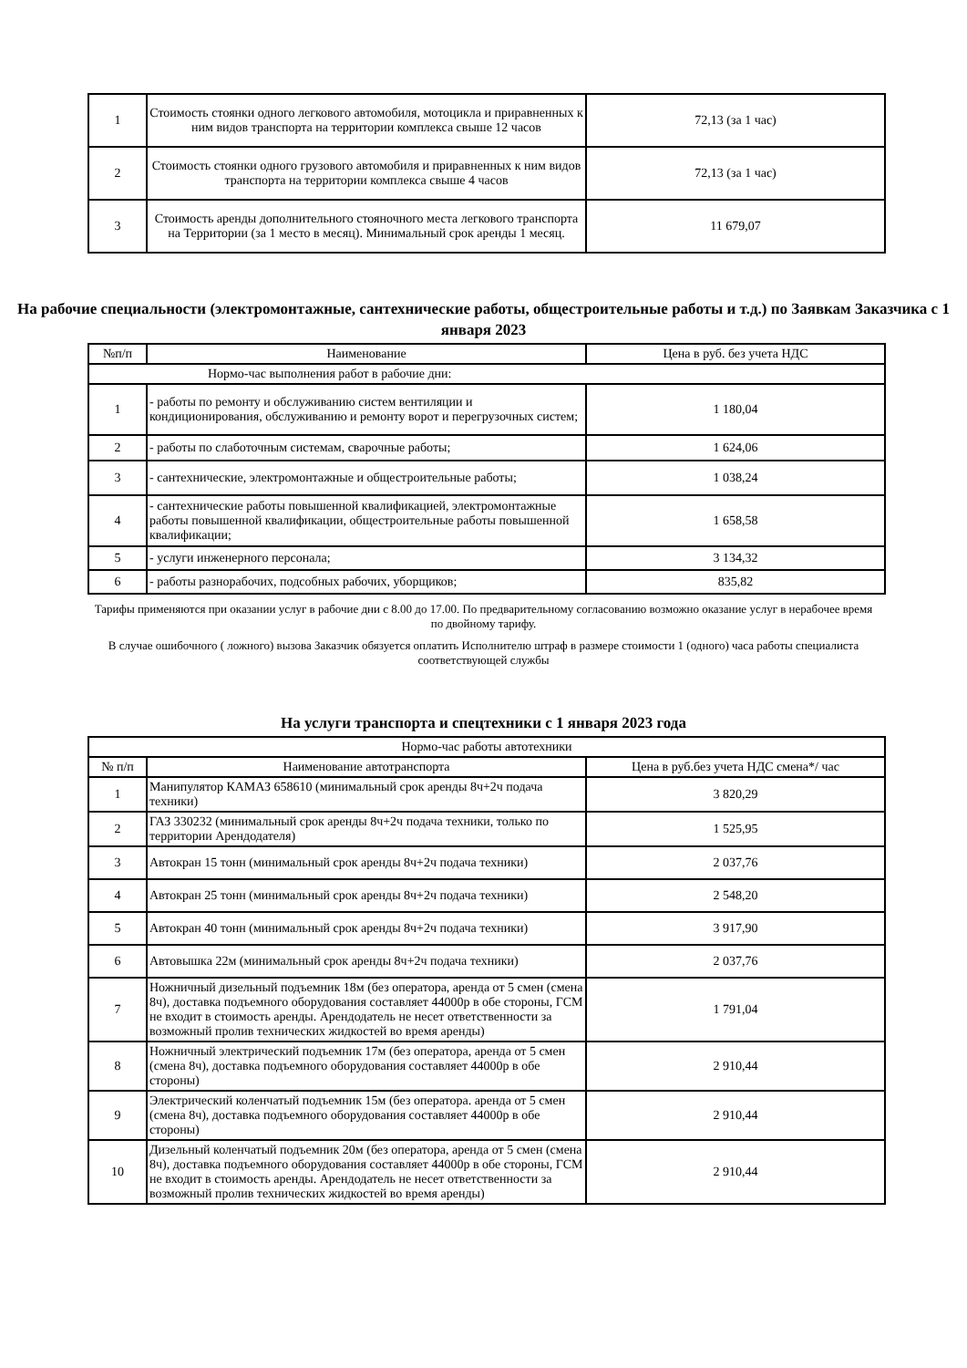| 1 | Стоимость стоянки одного легкового автомобиля, мотоцикла и приравненных к ним видов транспорта на территории комплекса свыше 12 часов | 72,13 (за 1 час) |
| 2 | Стоимость стоянки одного грузового автомобиля и приравненных к ним видов транспорта на территории комплекса свыше 4 часов | 72,13 (за 1 час) |
| 3 | Стоимость аренды дополнительного стояночного места легкового транспорта на Территории (за 1 место в месяц). Минимальный срок аренды 1 месяц. | 11 679,07 |
На рабочие специальности (электромонтажные, сантехнические работы, общестроительные работы и т.д.) по Заявкам Заказчика с 1 января 2023
| №п/п | Наименование | Цена в руб. без учета НДС |
| --- | --- | --- |
| Нормо-час выполнения работ в рабочие дни: | | |
| 1 | - работы по ремонту и обслуживанию систем вентиляции и кондиционирования, обслуживанию и ремонту ворот и перегрузочных систем; | 1 180,04 |
| 2 | - работы по слаботочным системам, сварочные работы; | 1 624,06 |
| 3 | - сантехнические, электромонтажные и общестроительные работы; | 1 038,24 |
| 4 | - сантехнические работы повышенной квалификацией, электромонтажные работы повышенной квалификации, общестроительные работы повышенной квалификации; | 1 658,58 |
| 5 | - услуги инженерного персонала; | 3 134,32 |
| 6 | - работы разнорабочих, подсобных рабочих, уборщиков; | 835,82 |
Тарифы применяются при оказании услуг в рабочие дни с 8.00 до 17.00. По предварительному согласованию возможно оказание услуг в нерабочее время по двойному тарифу.
В случае ошибочного ( ложного) вызова Заказчик обязуется оплатить Исполнителю штраф в размере стоимости 1 (одного) часа работы специалиста соответствующей службы
На услуги транспорта и спецтехники с 1 января 2023 года
| Нормо-час работы автотехники | | |
| № п/п | Наименование автотранспорта | Цена в руб.без учета НДС смена*/ час |
| 1 | Манипулятор КАМАЗ 658610 (минимальный срок аренды 8ч+2ч подача техники) | 3 820,29 |
| 2 | ГАЗ 330232 (минимальный срок аренды 8ч+2ч подача техники, только по территории Арендодателя) | 1 525,95 |
| 3 | Автокран 15 тонн (минимальный срок аренды 8ч+2ч подача техники) | 2 037,76 |
| 4 | Автокран 25 тонн (минимальный срок аренды 8ч+2ч подача техники) | 2 548,20 |
| 5 | Автокран 40 тонн (минимальный срок аренды 8ч+2ч подача техники) | 3 917,90 |
| 6 | Автовышка 22м (минимальный срок аренды 8ч+2ч подача техники) | 2 037,76 |
| 7 | Ножничный дизельный подъемник 18м (без оператора, аренда от 5 смен (смена 8ч), доставка подъемного оборудования составляет 44000р в обе стороны, ГСМ не входит в стоимость аренды. Арендодатель не несет ответственности за возможный пролив технических жидкостей во время аренды) | 1 791,04 |
| 8 | Ножничный электрический подъемник 17м (без оператора, аренда от 5 смен (смена 8ч), доставка подъемного оборудования составляет 44000р в обе стороны) | 2 910,44 |
| 9 | Электрический коленчатый подъемник 15м (без оператора. аренда от 5 смен (смена 8ч), доставка подъемного оборудования составляет 44000р в обе стороны) | 2 910,44 |
| 10 | Дизельный коленчатый подъемник 20м (без оператора, аренда от 5 смен (смена 8ч), доставка подъемного оборудования составляет 44000р в обе стороны, ГСМ не входит в стоимость аренды. Арендодатель не несет ответственности за возможный пролив технических жидкостей во время аренды) | 2 910,44 |